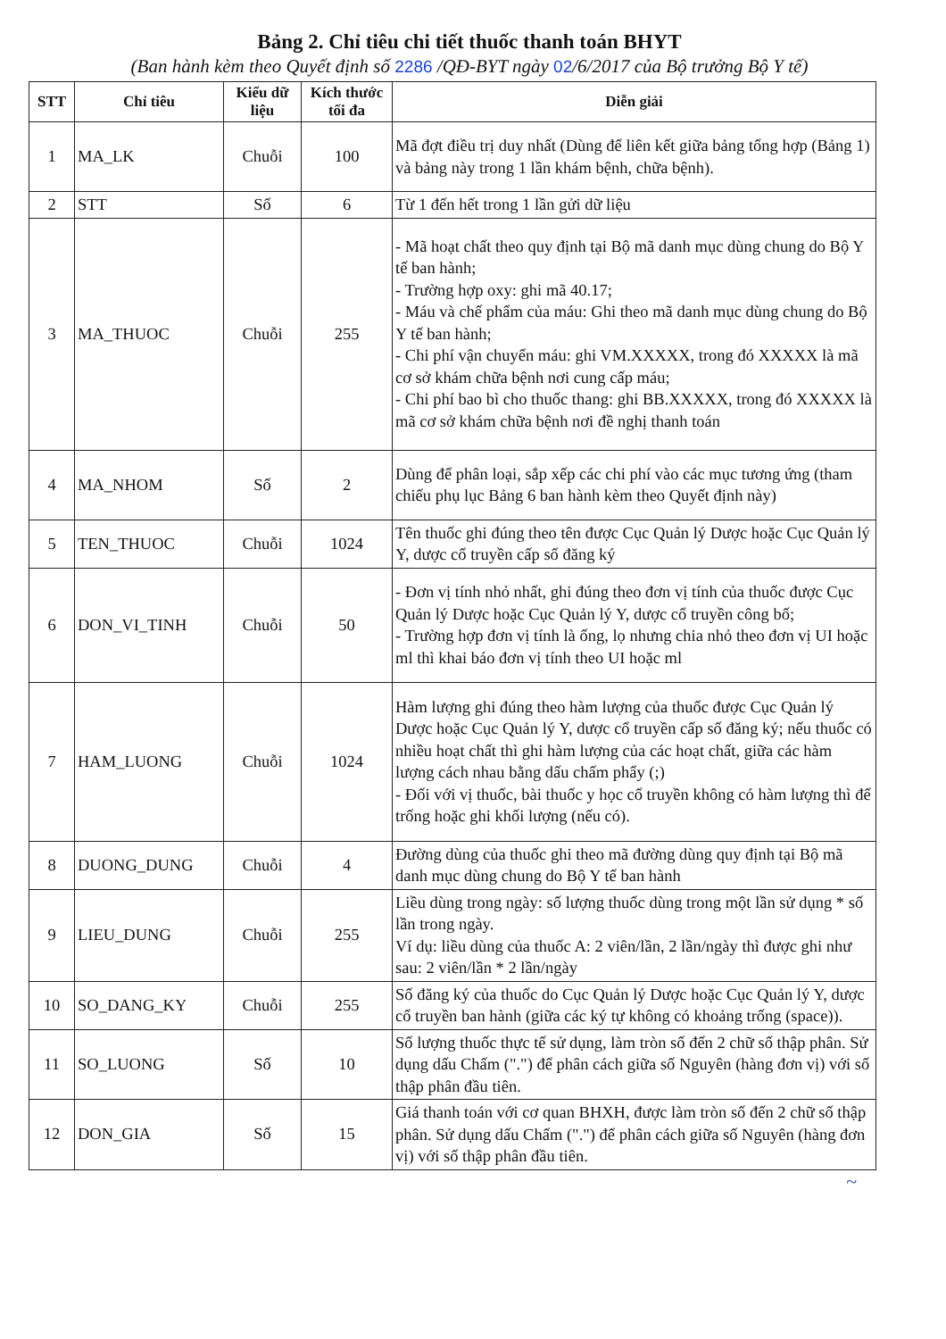Bảng 2. Chỉ tiêu chi tiết thuốc thanh toán BHYT
(Ban hành kèm theo Quyết định số 2286 /QĐ-BYT ngày 02/6/2017 của Bộ trưởng Bộ Y tế)
| STT | Chỉ tiêu | Kiểu dữ liệu | Kích thước tối đa | Diễn giải |
| --- | --- | --- | --- | --- |
| 1 | MA_LK | Chuỗi | 100 | Mã đợt điều trị duy nhất (Dùng để liên kết giữa bảng tổng hợp (Bảng 1) và bảng này trong 1 lần khám bệnh, chữa bệnh). |
| 2 | STT | Số | 6 | Từ 1 đến hết trong 1 lần gửi dữ liệu |
| 3 | MA_THUOC | Chuỗi | 255 | - Mã hoạt chất theo quy định tại Bộ mã danh mục dùng chung do Bộ Y tế ban hành; - Trường hợp oxy: ghi mã 40.17; - Máu và chế phẩm của máu: Ghi theo mã danh mục dùng chung do Bộ Y tế ban hành; - Chi phí vận chuyển máu: ghi VM.XXXXX, trong đó XXXXX là mã cơ sở khám chữa bệnh nơi cung cấp máu; - Chi phí bao bì cho thuốc thang: ghi BB.XXXXX, trong đó XXXXX là mã cơ sở khám chữa bệnh nơi đề nghị thanh toán |
| 4 | MA_NHOM | Số | 2 | Dùng để phân loại, sắp xếp các chi phí vào các mục tương ứng (tham chiếu phụ lục Bảng 6 ban hành kèm theo Quyết định này) |
| 5 | TEN_THUOC | Chuỗi | 1024 | Tên thuốc ghi đúng theo tên được Cục Quản lý Dược hoặc Cục Quản lý Y, dược cổ truyền cấp số đăng ký |
| 6 | DON_VI_TINH | Chuỗi | 50 | - Đơn vị tính nhỏ nhất, ghi đúng theo đơn vị tính của thuốc được Cục Quản lý Dược hoặc Cục Quản lý Y, dược cổ truyền công bố; - Trường hợp đơn vị tính là ống, lọ nhưng chia nhỏ theo đơn vị UI hoặc ml thì khai báo đơn vị tính theo UI hoặc ml |
| 7 | HAM_LUONG | Chuỗi | 1024 | Hàm lượng ghi đúng theo hàm lượng của thuốc được Cục Quản lý Dược hoặc Cục Quản lý Y, dược cổ truyền cấp số đăng ký; nếu thuốc có nhiều hoạt chất thì ghi hàm lượng của các hoạt chất, giữa các hàm lượng cách nhau bằng dấu chấm phẩy (;) - Đối với vị thuốc, bài thuốc y học cổ truyền không có hàm lượng thì để trống hoặc ghi khối lượng (nếu có). |
| 8 | DUONG_DUNG | Chuỗi | 4 | Đường dùng của thuốc ghi theo mã đường dùng quy định tại Bộ mã danh mục dùng chung do Bộ Y tế ban hành |
| 9 | LIEU_DUNG | Chuỗi | 255 | Liều dùng trong ngày: số lượng thuốc dùng trong một lần sử dụng * số lần trong ngày. Ví dụ: liều dùng của thuốc A: 2 viên/lần, 2 lần/ngày thì được ghi như sau: 2 viên/lần * 2 lần/ngày |
| 10 | SO_DANG_KY | Chuỗi | 255 | Số đăng ký của thuốc do Cục Quản lý Dược hoặc Cục Quản lý Y, dược cổ truyền ban hành (giữa các ký tự không có khoảng trống (space)). |
| 11 | SO_LUONG | Số | 10 | Số lượng thuốc thực tế sử dụng, làm tròn số đến 2 chữ số thập phân. Sử dụng dấu Chấm (".") để phân cách giữa số Nguyên (hàng đơn vị) với số thập phân đầu tiên. |
| 12 | DON_GIA | Số | 15 | Giá thanh toán với cơ quan BHXH, được làm tròn số đến 2 chữ số thập phân. Sử dụng dấu Chấm (".") để phân cách giữa số Nguyên (hàng đơn vị) với số thập phân đầu tiên. |
~